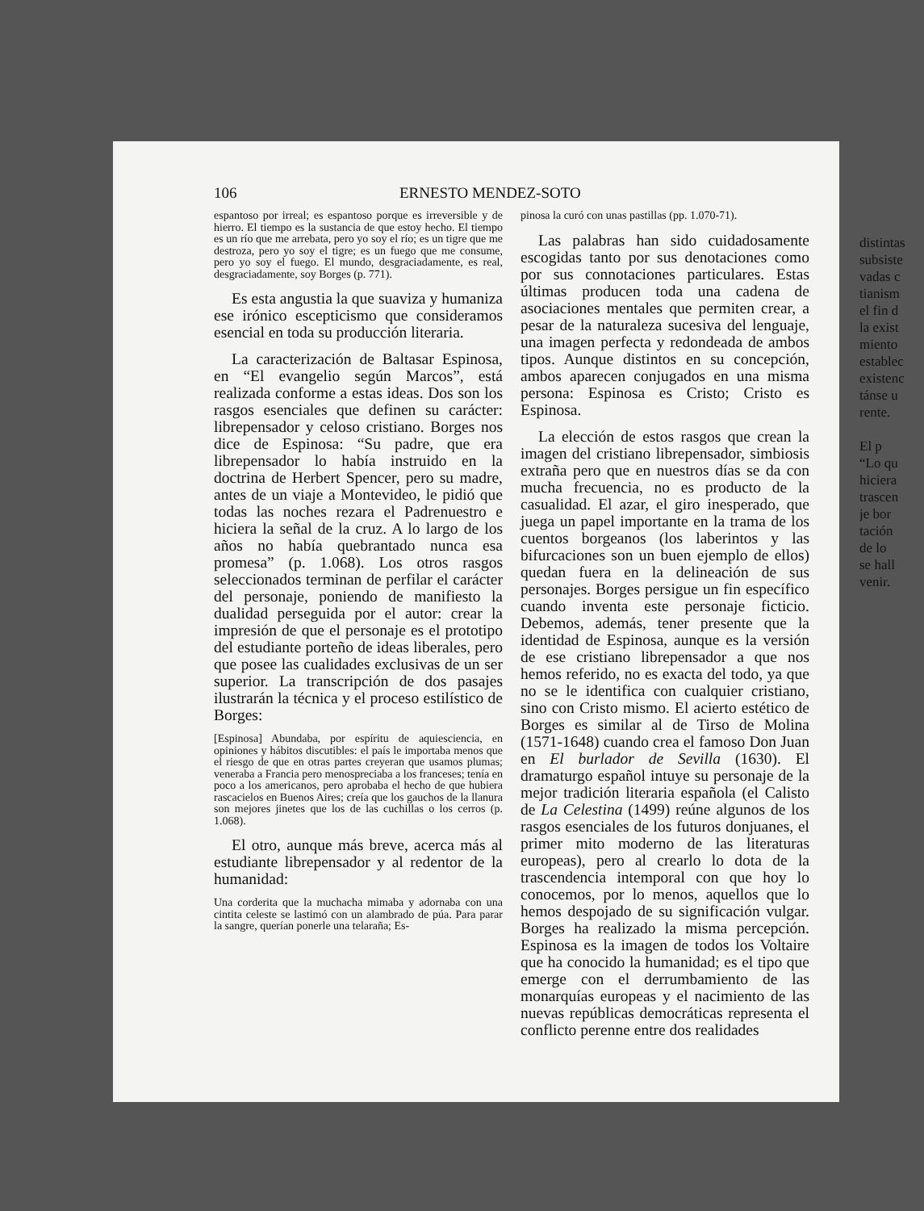106 ERNESTO MENDEZ-SOTO
espantoso por irreal; es espantoso porque es irreversible y de hierro. El tiempo es la sustancia de que estoy hecho. El tiempo es un río que me arrebata, pero yo soy el río; es un tigre que me destroza, pero yo soy el tigre; es un fuego que me consume, pero yo soy el fuego. El mundo, desgraciadamente, es real, desgraciadamente, soy Borges (p. 771).
Es esta angustia la que suaviza y humaniza ese irónico escepticismo que consideramos esencial en toda su producción literaria.
La caracterización de Baltasar Espinosa, en “El evangelio según Marcos”, está realizada conforme a estas ideas. Dos son los rasgos esenciales que definen su carácter: librepensador y celoso cristiano. Borges nos dice de Espinosa: “Su padre, que era librepensador lo había instruido en la doctrina de Herbert Spencer, pero su madre, antes de un viaje a Montevideo, le pidió que todas las noches rezara el Padrenuestro e hiciera la señal de la cruz. A lo largo de los años no había quebrantado nunca esa promesa” (p. 1.068). Los otros rasgos seleccionados terminan de perfilar el carácter del personaje, poniendo de manifiesto la dualidad perseguida por el autor: crear la impresión de que el personaje es el prototipo del estudiante porteño de ideas liberales, pero que posee las cualidades exclusivas de un ser superior. La transcripción de dos pasajes ilustrarán la técnica y el proceso estilístico de Borges:
[Espinosa] Abundaba, por espíritu de aquiesciencia, en opiniones y hábitos discutibles: el país le importaba menos que el riesgo de que en otras partes creyeran que usamos plumas; veneraba a Francia pero menospreciaba a los franceses; tenía en poco a los americanos, pero aprobaba el hecho de que hubiera rascacielos en Buenos Aires; creía que los gauchos de la llanura son mejores jinetes que los de las cuchillas o los cerros (p. 1.068).
El otro, aunque más breve, acerca más al estudiante librepensador y al redentor de la humanidad:
Una corderita que la muchacha mimaba y adornaba con una cintita celeste se lastimó con un alambrado de púa. Para parar la sangre, querían ponerle una telaraña; Es-
pinosa la curó con unas pastillas (pp. 1.070-71).
Las palabras han sido cuidadosamente escogidas tanto por sus denotaciones como por sus connotaciones particulares. Estas últimas producen toda una cadena de asociaciones mentales que permiten crear, a pesar de la naturaleza sucesiva del lenguaje, una imagen perfecta y redondeada de ambos tipos. Aunque distintos en su concepción, ambos aparecen conjugados en una misma persona: Espinosa es Cristo; Cristo es Espinosa.
La elección de estos rasgos que crean la imagen del cristiano librepensador, simbiosis extraña pero que en nuestros días se da con mucha frecuencia, no es producto de la casualidad. El azar, el giro inesperado, que juega un papel importante en la trama de los cuentos borgeanos (los laberintos y las bifurcaciones son un buen ejemplo de ellos) quedan fuera en la delineación de sus personajes. Borges persigue un fin específico cuando inventa este personaje ficticio. Debemos, además, tener presente que la identidad de Espinosa, aunque es la versión de ese cristiano librepensador a que nos hemos referido, no es exacta del todo, ya que no se le identifica con cualquier cristiano, sino con Cristo mismo. El acierto estético de Borges es similar al de Tirso de Molina (1571-1648) cuando crea el famoso Don Juan en El burlador de Sevilla (1630). El dramaturgo español intuye su personaje de la mejor tradición literaria española (el Calisto de La Celestina (1499) reúne algunos de los rasgos esenciales de los futuros donjuanes, el primer mito moderno de las literaturas europeas), pero al crearlo lo dota de la trascendencia intemporal con que hoy lo conocemos, por lo menos, aquellos que lo hemos despojado de su significación vulgar. Borges ha realizado la misma percepción. Espinosa es la imagen de todos los Voltaire que ha conocido la humanidad; es el tipo que emerge con el derrumbamiento de las monarquías europeas y el nacimiento de las nuevas repúblicas democráticas representa el conflicto perenne entre dos realidades
distintas
subsiste
vadas c
tianism
el fin d
la exist
miento
establec
existenc
tánse u
rente.
El p
“Lo qu
hiciera
trascen
je bor
tación
de lo
se hall
venir.